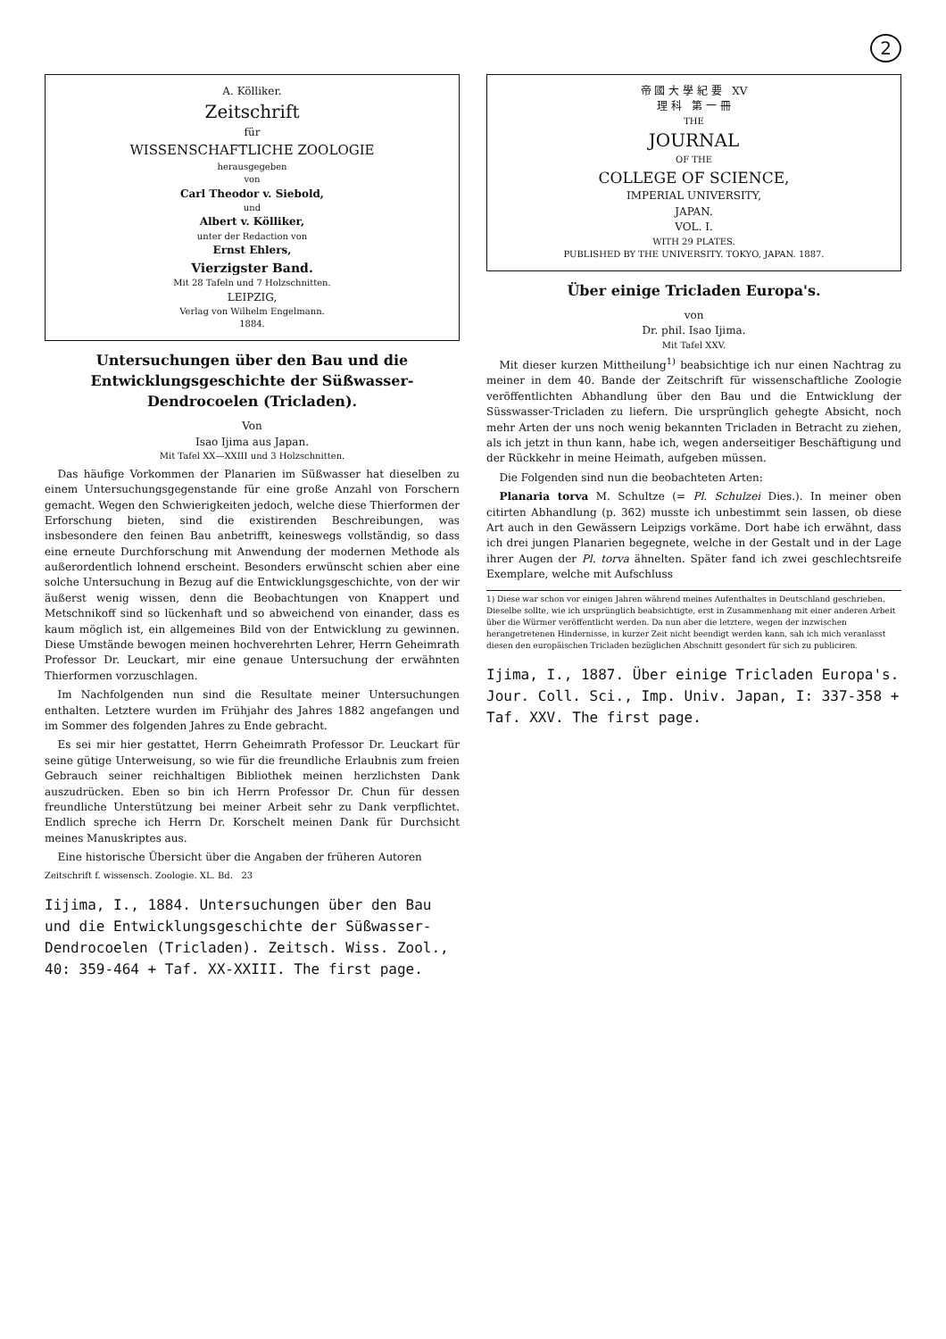2
A. Kölliker.
Zeitschrift
für
WISSENSCHAFTLICHE ZOOLOGIE
herausgegeben
von
Carl Theodor v. Siebold,
und
Albert v. Kölliker,
unter der Redaction von
Ernst Ehlers,
Vierzigster Band.
Mit 28 Tafeln und 7 Holzschnitten.
LEIPZIG,
Verlag von Wilhelm Engelmann.
1884.
Untersuchungen über den Bau und die Entwicklungsgeschichte der Süßwasser-Dendrocoelen (Tricladen).
Von
Isao Ijima aus Japan.
Mit Tafel XX—XXIII und 3 Holzschnitten.
Das häufige Vorkommen der Planarien im Süßwasser hat dieselben zu einem Untersuchungsgegenstande für eine große Anzahl von Forschern gemacht. Wegen den Schwierigkeiten jedoch, welche diese Thierformen der Erforschung bieten, sind die existirenden Beschreibungen, was insbesondere den feinen Bau anbetrifft, keineswegs vollständig, so dass eine erneute Durchforschung mit Anwendung der modernen Methode als außerordentlich lohnend erscheint. Besonders erwünscht schien aber eine solche Untersuchung in Bezug auf die Entwicklungsgeschichte, von der wir äußerst wenig wissen, denn die Beobachtungen von Knappert und Metschnikoff sind so lückenhaft und so abweichend von einander, dass es kaum möglich ist, ein allgemeines Bild von der Entwicklung zu gewinnen. Diese Umstände bewogen meinen hochverehrten Lehrer, Herrn Geheimrath Professor Dr. Leuckart, mir eine genaue Untersuchung der erwähnten Thierformen vorzuschlagen.
Im Nachfolgenden nun sind die Resultate meiner Untersuchungen enthalten. Letztere wurden im Frühjahr des Jahres 1882 angefangen und im Sommer des folgenden Jahres zu Ende gebracht.
Es sei mir hier gestattet, Herrn Geheimrath Professor Dr. Leuckart für seine gütige Unterweisung, so wie für die freundliche Erlaubnis zum freien Gebrauch seiner reichhaltigen Bibliothek meinen herzlichsten Dank auszudrücken. Eben so bin ich Herrn Professor Dr. Chun für dessen freundliche Unterstützung bei meiner Arbeit sehr zu Dank verpflichtet. Endlich spreche ich Herrn Dr. Korschelt meinen Dank für Durchsicht meines Manuskriptes aus.
Eine historische Übersicht über die Angaben der früheren Autoren
Zeitschrift f. wissensch. Zoologie. XL. Bd. 23
Iijima, I., 1884. Untersuchungen über den Bau und die Entwicklungsgeschichte der Süßwasser-Dendrocoelen (Tricladen). Zeitsch. Wiss. Zool., 40: 359-464 + Taf. XX-XXIII. The first page.
帝 國 大 學 紀 要 XV
理 科 第 一 冊
THE
JOURNAL
OF THE
COLLEGE OF SCIENCE,
IMPERIAL UNIVERSITY,
JAPAN.
VOL. I.
WITH 29 PLATES.
PUBLISHED BY THE UNIVERSITY. TOKYO, JAPAN. 1887.
Über einige Tricladen Europa's.
von
Dr. phil. Isao Ijima.
Mit Tafel XXV.
Mit dieser kurzen Mittheilung<sup>1)</sup> beabsichtige ich nur einen Nachtrag zu meiner in dem 40. Bande der Zeitschrift für wissenschaftliche Zoologie veröffentlichten Abhandlung über den Bau und die Entwicklung der Süsswasser-Tricladen zu liefern. Die ursprünglich gehegte Absicht, noch mehr Arten der uns noch wenig bekannten Tricladen in Betracht zu ziehen, als ich jetzt in thun kann, habe ich, wegen anderseitiger Beschäftigung und der Rückkehr in meine Heimath, aufgeben müssen.
Die Folgenden sind nun die beobachteten Arten:
Planaria torva M. Schultze (= Pl. Schulzei Dies.). In meiner oben citirten Abhandlung (p. 362) musste ich unbestimmt sein lassen, ob diese Art auch in den Gewässern Leipzigs vorkäme. Dort habe ich erwähnt, dass ich drei jungen Planarien begegnete, welche in der Gestalt und in der Lage ihrer Augen der Pl. torva ähnelten. Später fand ich zwei geschlechtsreife Exemplare, welche mit Aufschluss
1) Diese war schon vor einigen Jahren während meines Aufenthaltes in Deutschland geschrieben. Dieselbe sollte, wie ich ursprünglich beabsichtigte, erst in Zusammenhang mit einer anderen Arbeit über die Würmer veröffentlicht werden. Da nun aber die letztere, wegen der inzwischen herangetretenen Hindernisse, in kurzer Zeit nicht beendigt werden kann, sah ich mich veranlasst diesen den europäischen Tricladen bezüglichen Abschnitt gesondert für sich zu publiciren.
Ijima, I., 1887. Über einige Tricladen Europa's. Jour. Coll. Sci., Imp. Univ. Japan, I: 337-358 + Taf. XXV. The first page.